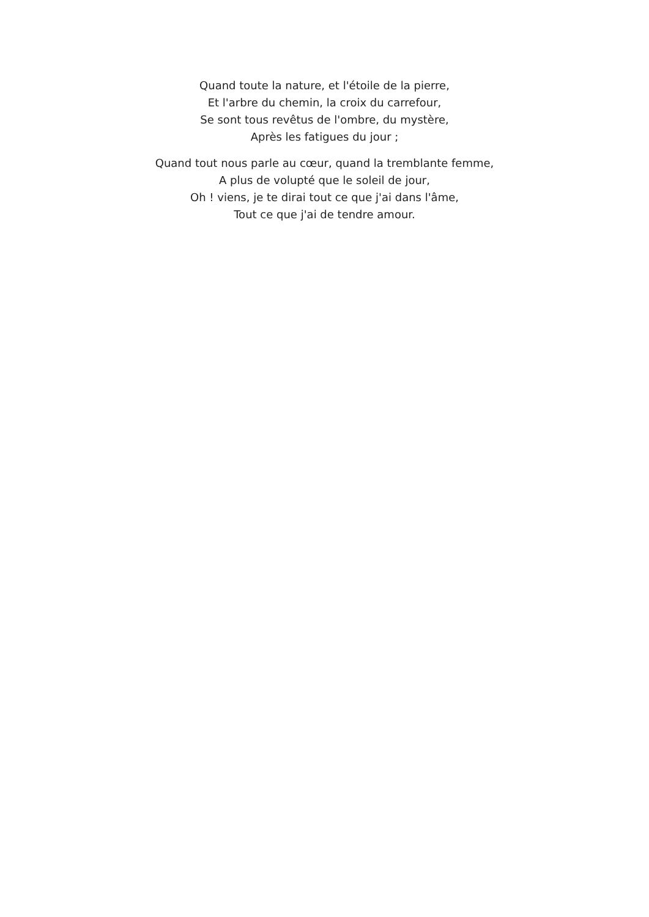Quand toute la nature, et l'étoile de la pierre,
Et l'arbre du chemin, la croix du carrefour,
Se sont tous revêtus de l'ombre, du mystère,
Après les fatigues du jour ;
Quand tout nous parle au cœur, quand la tremblante femme,
A plus de volupté que le soleil de jour,
Oh ! viens, je te dirai tout ce que j'ai dans l'âme,
Tout ce que j'ai de tendre amour.